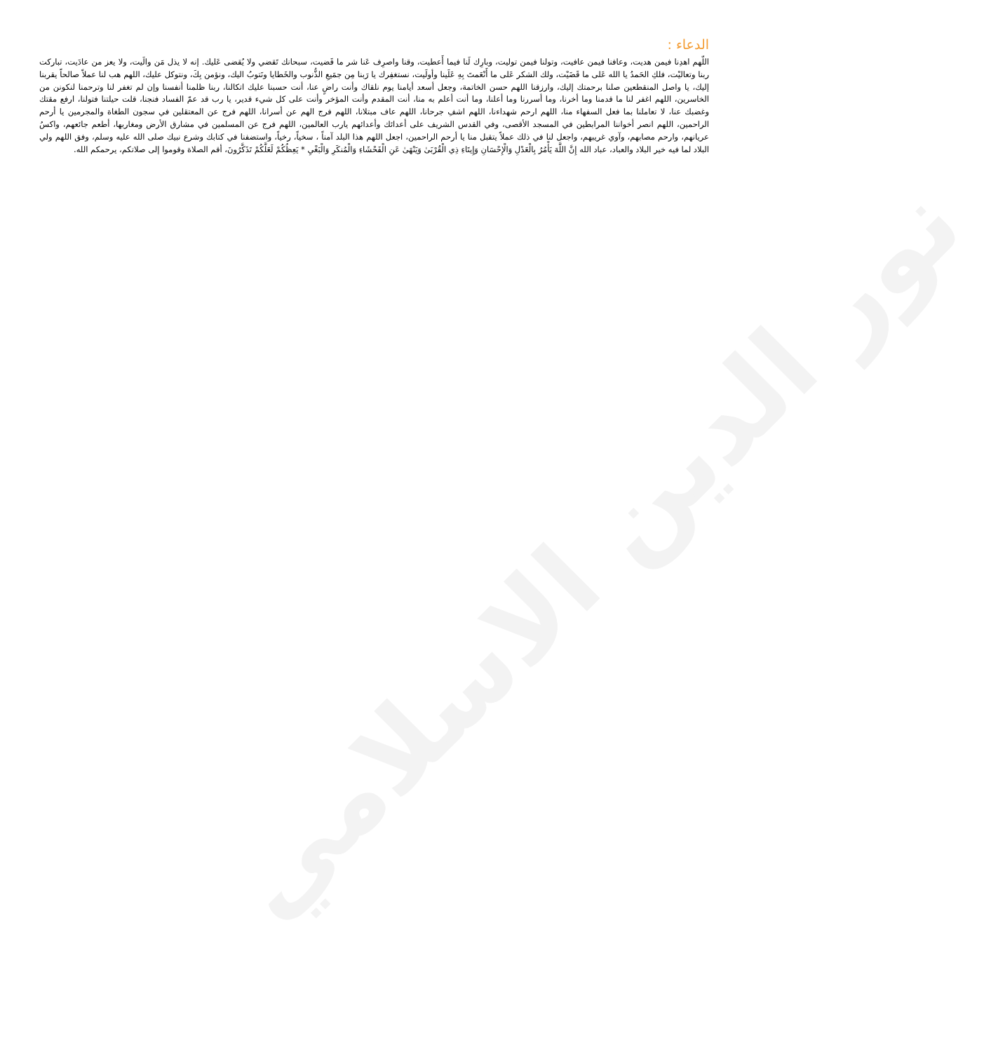نور الدين الاسلامي
الدعاء :
اللّهم اهدِنا فيمن هديت، وعافنا فيمن عافيت، وتولنا فيمن توليت، وبارِك لَنا فيما أَعطيت، وقنا واصرِف عَنا شر ما قَضيت، سبحانك تَقضي ولا يُقضى عَليك. إنه لا يذل مَن والَيت، ولا يعز من عادَيت، تباركت ربنا وتعاليْت، فلكِ الحَمدُ يا الله عَلى ما قَضَيْت، ولك الشكر عَلى ما أَنْعَمتَ بِهِ عَلَينا وأولَيت، نستغفِرك يا رَبنا مِن جمَيعِ الذُّنوب والخَطايا ونَتوبُ اليك، ونؤمن بِكَ، ونتوكل عليك، اللهم هب لنا عملاً صالحاً يقربنا إليك، يا واصل المنقطعين صلنا برحمتك إليك، وارزقنا اللهم حسن الخاتمة، وجعل أسعد أيامنا يوم نلقاك وأنت راضٍ عنا، أنت حسبنا عليك اتكالنا، ربنا ظلمنا أنفسنا وإن لم تغفر لنا وترحمنا لنكونن من الخاسرين، اللهم اغفر لنا ما قدمنا وما أخرنا، وما أسررنا وما أعلنا، وما أنت أعلم به منا، أنت المقدم وأنت المؤخر وأنت على كل شيء قدير، يا رب قد عمّ الفساد فنجنا، قلت حيلتنا فتولنا، ارفع مقتك وغضبك عنا، لا تعاملنا بما فعل السفهاء منا، اللهم ارحم شهداءنا، اللهم اشفِ جرحانا، اللهم عاف مبتلانا، اللهم فرج الهم عن أسرانا، اللهم فرج عن المعتقلين في سجون الطغاة والمجرمين يا أرحم الراحمين، اللهم انصر أخواننا المرابطين في المسجد الأقصى، وفي القدس الشريف على أعدائك وأعدائهم يارب العالمين، اللهم فرج عن المسلمين في مشارق الأرض ومغاربها، أطعم جائعهم، واكسُ عريانهم، وارحم مصابهم، وآوي غريبهم، واجعل لنا في ذلك عملاً يتقبل منا يا أرحم الراحمين، اجعل اللهم هذا البلد آمناً ، سخياً، رخياً، واستضفنا في كتابك وشرع نبيك صلى الله عليه وسلم، وفق اللهم ولي البلاد لما فيه خير البلاد والعباد، عباد الله إِنَّ اللَّهَ يَأْمُرُ بِالْعَدْلِ وَالْإِحْسَانِ وَإِيتَاءِ ذِي الْقُرْبَىٰ وَيَنْهَىٰ عَنِ الْفَحْشَاءِ وَالْمُنكَرِ وَالْبَغْيِ * يَعِظُكُمْ لَعَلَّكُمْ تَذَكَّرُونَ، أقم الصلاة وقوموا إلى صلاتكم، يرحمكم الله.